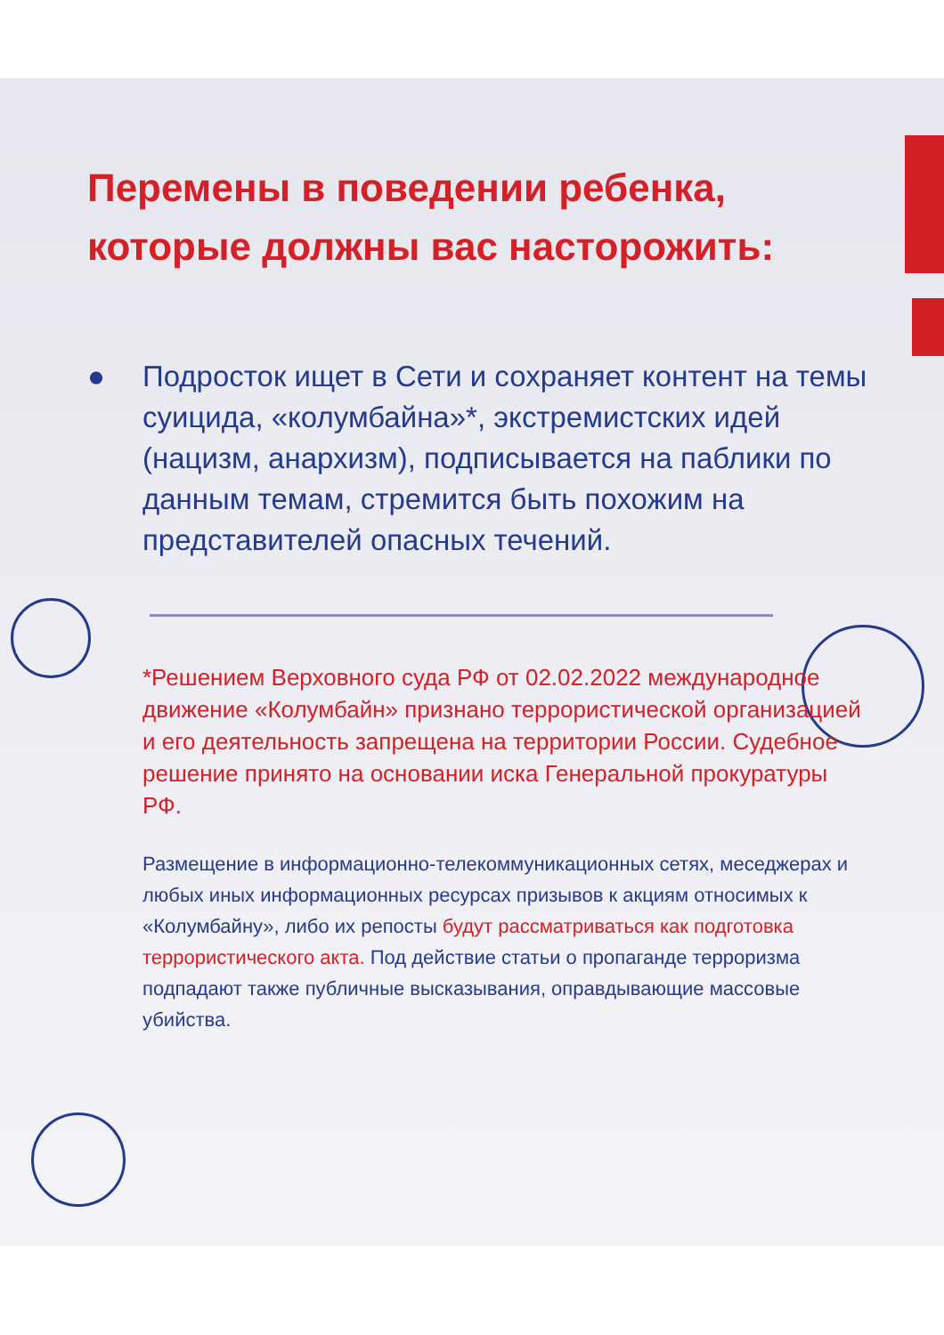Перемены в поведении ребенка, которые должны вас насторожить:
● Подросток ищет в Сети и сохраняет контент на темы суицида, «колумбайна»*, экстремистских идей (нацизм, анархизм), подписывается на паблики по данным темам, стремится быть похожим на представителей опасных течений.
*Решением Верховного суда РФ от 02.02.2022 международное движение «Колумбайн» признано террористической организацией и его деятельность запрещена на территории России. Судебное решение принято на основании иска Генеральной прокуратуры РФ.
Размещение в информационно-телекоммуникационных сетях, меседжерах и любых иных информационных ресурсах призывов к акциям относимых к «Колумбайну», либо их репосты будут рассматриваться как подготовка террористического акта. Под действие статьи о пропаганде терроризма подпадают также публичные высказывания, оправдывающие массовые убийства.